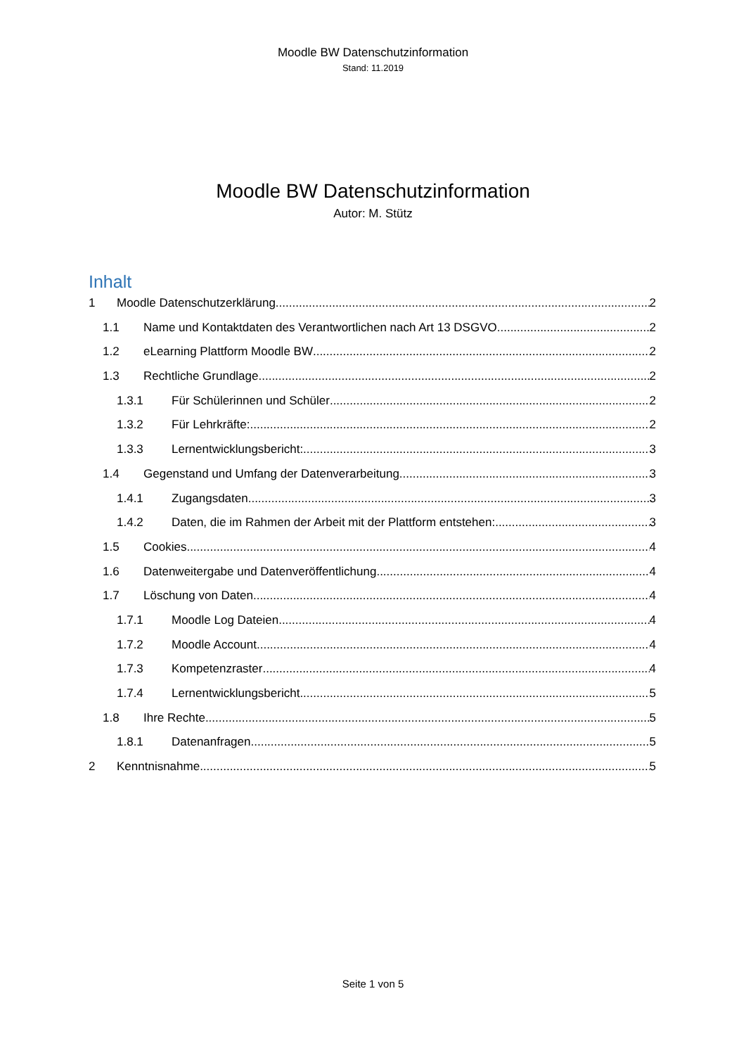Moodle BW Datenschutzinformation
Stand: 11.2019
Moodle BW Datenschutzinformation
Autor: M. Stütz
Inhalt
1 Moodle Datenschutzerklärung 2
1.1 Name und Kontaktdaten des Verantwortlichen nach Art 13 DSGVO 2
1.2 eLearning Plattform Moodle BW 2
1.3 Rechtliche Grundlage 2
1.3.1 Für Schülerinnen und Schüler 2
1.3.2 Für Lehrkräfte: 2
1.3.3 Lernentwicklungsbericht: 3
1.4 Gegenstand und Umfang der Datenverarbeitung 3
1.4.1 Zugangsdaten 3
1.4.2 Daten, die im Rahmen der Arbeit mit der Plattform entstehen: 3
1.5 Cookies 4
1.6 Datenweitergabe und Datenveröffentlichung 4
1.7 Löschung von Daten 4
1.7.1 Moodle Log Dateien 4
1.7.2 Moodle Account 4
1.7.3 Kompetenzraster 4
1.7.4 Lernentwicklungsbericht 5
1.8 Ihre Rechte 5
1.8.1 Datenanfragen 5
2 Kenntnisnahme 5
Seite 1 von 5